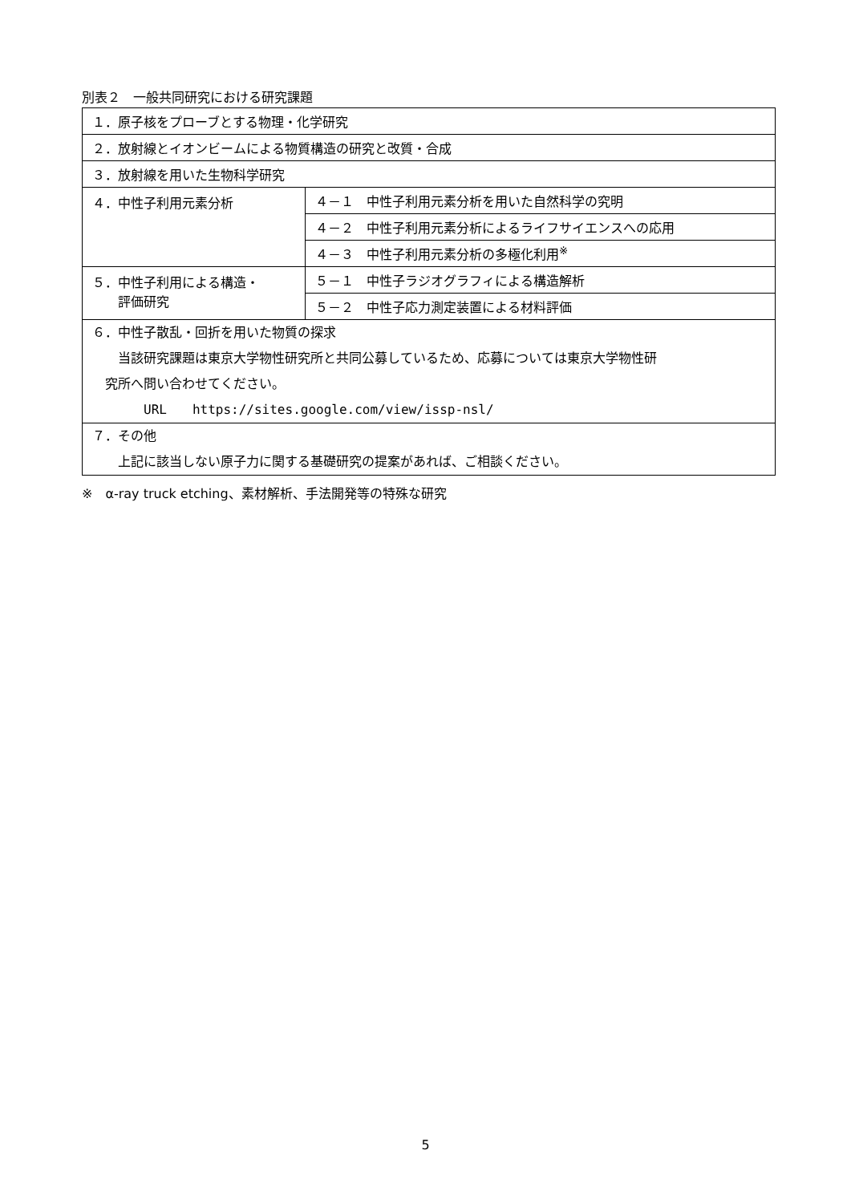別表２　一般共同研究における研究課題
| １．原子核をプローブとする物理・化学研究 | |
| ２．放射線とイオンビームによる物質構造の研究と改質・合成 | |
| ３．放射線を用いた生物科学研究 | |
| ４．中性子利用元素分析 | ４－１ 中性子利用元素分析を用いた自然科学の究明 |
| | ４－２ 中性子利用元素分析によるライフサイエンスへの応用 |
| | ４－３ 中性子利用元素分析の多極化利用<sup>※</sup> |
| ５．中性子利用による構造・ 評価研究 | ５－１ 中性子ラジオグラフィによる構造解析 |
| | ５－２ 中性子応力測定装置による材料評価 |
| ６．中性子散乱・回折を用いた物質の探求 当該研究課題は東京大学物性研究所と共同公募しているため、応募については東京大学物性研 究所へ問い合わせてください。 URL https://sites.google.com/view/issp-nsl/ | |
| ７．その他 上記に該当しない原子力に関する基礎研究の提案があれば、ご相談ください。 | |
※　α-ray truck etching、素材解析、手法開発等の特殊な研究
5